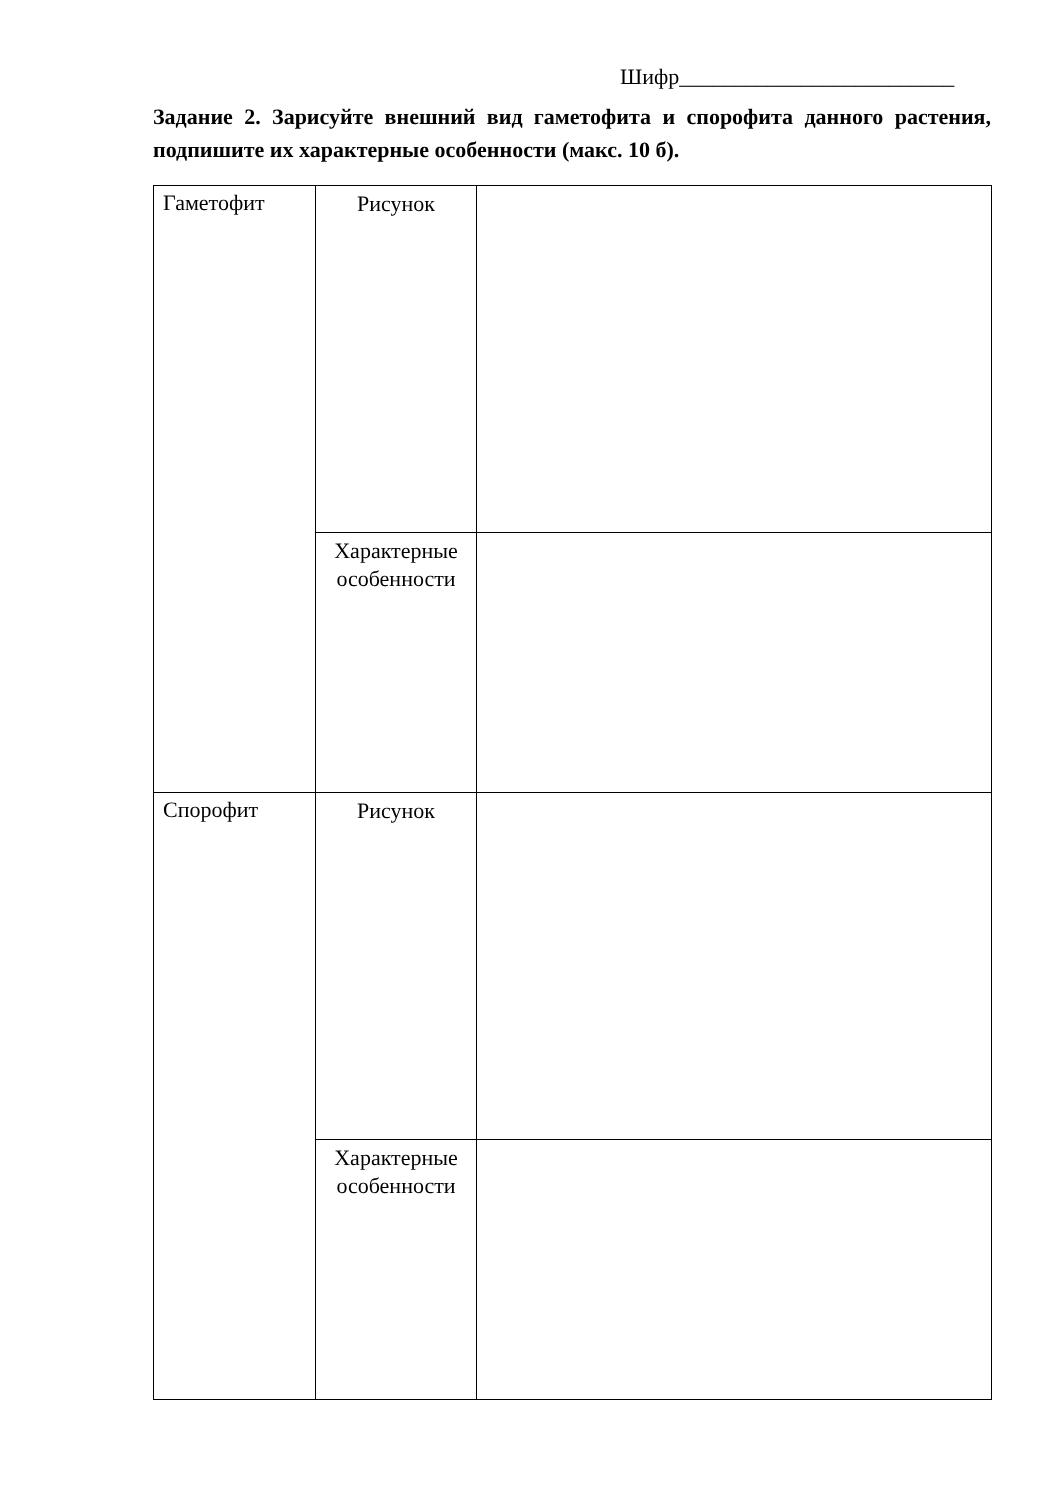Шифр_________________________
Задание 2. Зарисуйте внешний вид гаметофита и спорофита данного растения, подпишите их характерные особенности (макс. 10 б).
| Гаметофит | Рисунок | |
| | Характерные особенности | |
| Спорофит | Рисунок | |
| | Характерные особенности | |